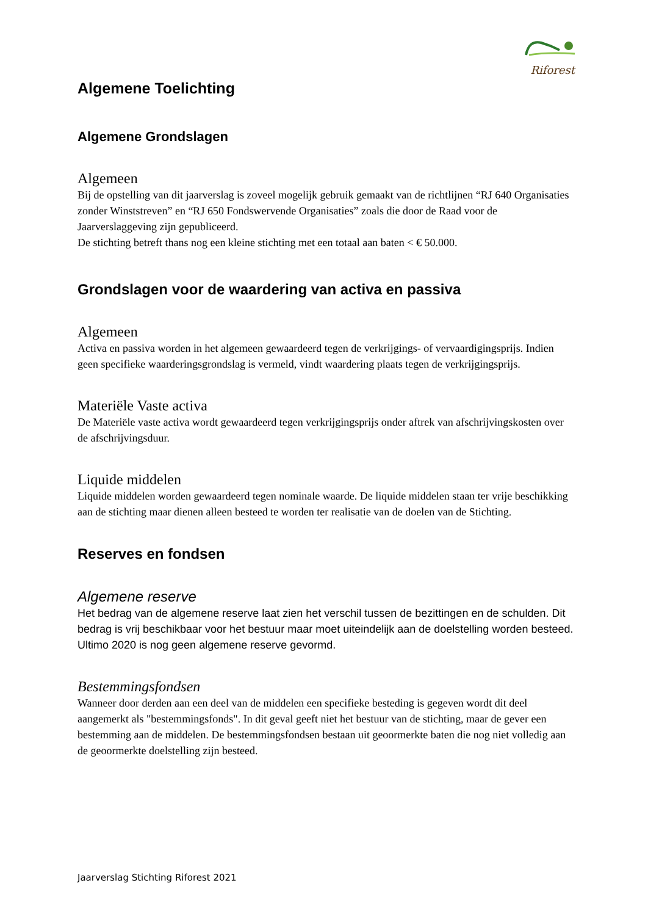Riforest
Algemene Toelichting
Algemene Grondslagen
Algemeen
Bij de opstelling van dit jaarverslag is zoveel mogelijk gebruik gemaakt van de richtlijnen “RJ 640 Organisaties zonder Winststreven” en “RJ 650 Fondswervende Organisaties” zoals die door de Raad voor de Jaarverslaggeving zijn gepubliceerd.
De stichting betreft thans nog een kleine stichting met een totaal aan baten < € 50.000.
Grondslagen voor de waardering van activa en passiva
Algemeen
Activa en passiva worden in het algemeen gewaardeerd tegen de verkrijgings- of vervaardigingsprijs. Indien geen specifieke waarderingsgrondslag is vermeld, vindt waardering plaats tegen de verkrijgingsprijs.
Materiële Vaste activa
De Materiële vaste activa wordt gewaardeerd tegen verkrijgingsprijs onder aftrek van afschrijvingskosten over de afschrijvingsduur.
Liquide middelen
Liquide middelen worden gewaardeerd tegen nominale waarde. De liquide middelen staan ter vrije beschikking aan de stichting maar dienen alleen besteed te worden ter realisatie van de doelen van de Stichting.
Reserves en fondsen
Algemene reserve
Het bedrag van de algemene reserve laat zien het verschil tussen de bezittingen en de schulden. Dit bedrag is vrij beschikbaar voor het bestuur maar moet uiteindelijk aan de doelstelling worden besteed. Ultimo 2020 is nog geen algemene reserve gevormd.
Bestemmingsfondsen
Wanneer door derden aan een deel van de middelen een specifieke besteding is gegeven wordt dit deel aangemerkt als "bestemmingsfonds". In dit geval geeft niet het bestuur van de stichting, maar de gever een bestemming aan de middelen. De bestemmingsfondsen bestaan uit geoormerkte baten die nog niet volledig aan de geoormerkte doelstelling zijn besteed.
Jaarverslag Stichting Riforest 2021